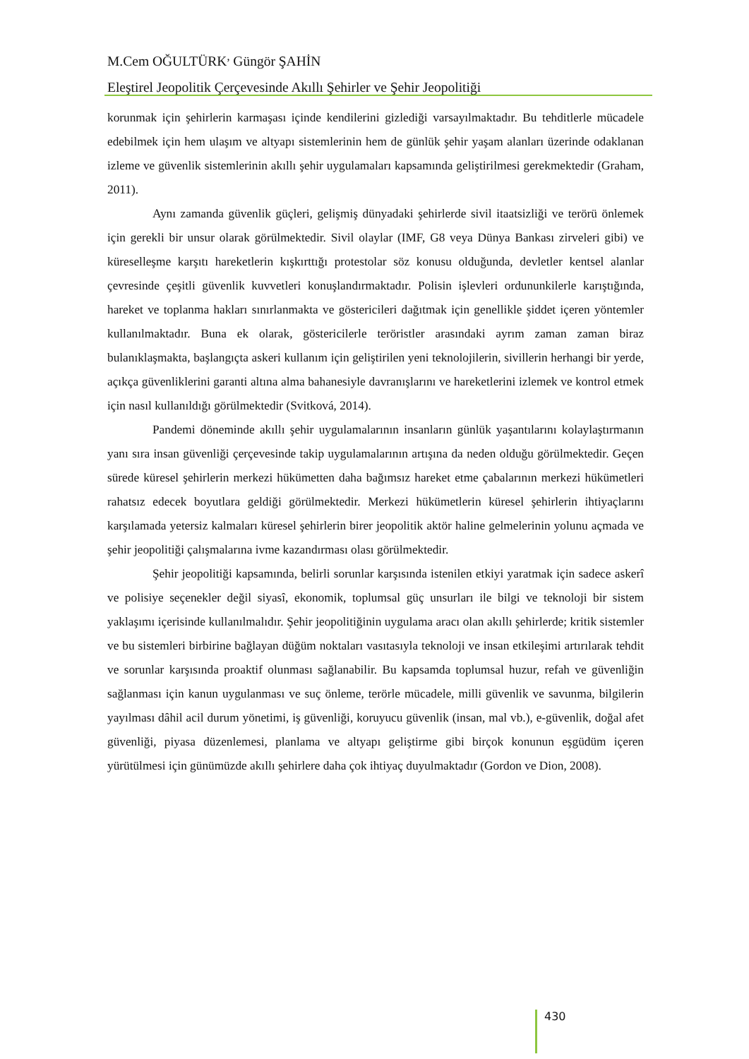M.Cem OĞULTÜRK<sup>,</sup> Güngör ŞAHİN
Eleştirel Jeopolitik Çerçevesinde Akıllı Şehirler ve Şehir Jeopolitiği
korunmak için şehirlerin karmaşası içinde kendilerini gizlediği varsayılmaktadır. Bu tehditlerle mücadele edebilmek için hem ulaşım ve altyapı sistemlerinin hem de günlük şehir yaşam alanları üzerinde odaklanan izleme ve güvenlik sistemlerinin akıllı şehir uygulamaları kapsamında geliştirilmesi gerekmektedir (Graham, 2011).
Aynı zamanda güvenlik güçleri, gelişmiş dünyadaki şehirlerde sivil itaatsizliği ve terörü önlemek için gerekli bir unsur olarak görülmektedir. Sivil olaylar (IMF, G8 veya Dünya Bankası zirveleri gibi) ve küreselleşme karşıtı hareketlerin kışkırttığı protestolar söz konusu olduğunda, devletler kentsel alanlar çevresinde çeşitli güvenlik kuvvetleri konuşlandırmaktadır. Polisin işlevleri ordununkilerle karıştığında, hareket ve toplanma hakları sınırlanmakta ve göstericileri dağıtmak için genellikle şiddet içeren yöntemler kullanılmaktadır. Buna ek olarak, göstericilerle teröristler arasındaki ayrım zaman zaman biraz bulanıklaşmakta, başlangıçta askeri kullanım için geliştirilen yeni teknolojilerin, sivillerin herhangi bir yerde, açıkça güvenliklerini garanti altına alma bahanesiyle davranışlarını ve hareketlerini izlemek ve kontrol etmek için nasıl kullanıldığı görülmektedir (Svitková, 2014).
Pandemi döneminde akıllı şehir uygulamalarının insanların günlük yaşantılarını kolaylaştırmanın yanı sıra insan güvenliği çerçevesinde takip uygulamalarının artışına da neden olduğu görülmektedir. Geçen sürede küresel şehirlerin merkezi hükümetten daha bağımsız hareket etme çabalarının merkezi hükümetleri rahatsız edecek boyutlara geldiği görülmektedir. Merkezi hükümetlerin küresel şehirlerin ihtiyaçlarını karşılamada yetersiz kalmaları küresel şehirlerin birer jeopolitik aktör haline gelmelerinin yolunu açmada ve şehir jeopolitiği çalışmalarına ivme kazandırması olası görülmektedir.
Şehir jeopolitiği kapsamında, belirli sorunlar karşısında istenilen etkiyi yaratmak için sadece askerî ve polisiye seçenekler değil siyasî, ekonomik, toplumsal güç unsurları ile bilgi ve teknoloji bir sistem yaklaşımı içerisinde kullanılmalıdır. Şehir jeopolitiğinin uygulama aracı olan akıllı şehirlerde; kritik sistemler ve bu sistemleri birbirine bağlayan düğüm noktaları vasıtasıyla teknoloji ve insan etkileşimi artırılarak tehdit ve sorunlar karşısında proaktif olunması sağlanabilir. Bu kapsamda toplumsal huzur, refah ve güvenliğin sağlanması için kanun uygulanması ve suç önleme, terörle mücadele, milli güvenlik ve savunma, bilgilerin yayılması dâhil acil durum yönetimi, iş güvenliği, koruyucu güvenlik (insan, mal vb.), e-güvenlik, doğal afet güvenliği, piyasa düzenlemesi, planlama ve altyapı geliştirme gibi birçok konunun eşgüdüm içeren yürütülmesi için günümüzde akıllı şehirlere daha çok ihtiyaç duyulmaktadır (Gordon ve Dion, 2008).
430